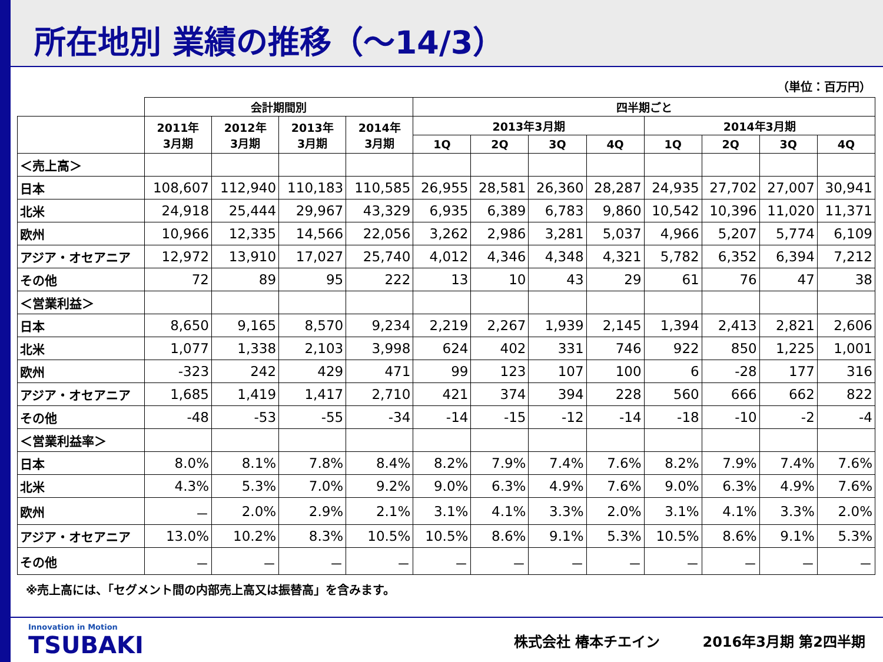所在地別 業績の推移（～14/3）
（単位：百万円）
| | 会計期間別 | | | | 四半期ごと | | | | | | | |
| --- | --- | --- | --- | --- | --- | --- | --- | --- | --- | --- | --- | --- |
| | 2011年 3月期 | 2012年 3月期 | 2013年 3月期 | 2014年 3月期 | 2013年3月期 | | | | 2014年3月期 | | | |
| | | | | | 1Q | 2Q | 3Q | 4Q | 1Q | 2Q | 3Q | 4Q |
| ＜売上高＞ | | | | | | | | | | | | |
| 日本 | 108,607 | 112,940 | 110,183 | 110,585 | 26,955 | 28,581 | 26,360 | 28,287 | 24,935 | 27,702 | 27,007 | 30,941 |
| 北米 | 24,918 | 25,444 | 29,967 | 43,329 | 6,935 | 6,389 | 6,783 | 9,860 | 10,542 | 10,396 | 11,020 | 11,371 |
| 欧州 | 10,966 | 12,335 | 14,566 | 22,056 | 3,262 | 2,986 | 3,281 | 5,037 | 4,966 | 5,207 | 5,774 | 6,109 |
| アジア・オセアニア | 12,972 | 13,910 | 17,027 | 25,740 | 4,012 | 4,346 | 4,348 | 4,321 | 5,782 | 6,352 | 6,394 | 7,212 |
| その他 | 72 | 89 | 95 | 222 | 13 | 10 | 43 | 29 | 61 | 76 | 47 | 38 |
| ＜営業利益＞ | | | | | | | | | | | | |
| 日本 | 8,650 | 9,165 | 8,570 | 9,234 | 2,219 | 2,267 | 1,939 | 2,145 | 1,394 | 2,413 | 2,821 | 2,606 |
| 北米 | 1,077 | 1,338 | 2,103 | 3,998 | 624 | 402 | 331 | 746 | 922 | 850 | 1,225 | 1,001 |
| 欧州 | -323 | 242 | 429 | 471 | 99 | 123 | 107 | 100 | 6 | -28 | 177 | 316 |
| アジア・オセアニア | 1,685 | 1,419 | 1,417 | 2,710 | 421 | 374 | 394 | 228 | 560 | 666 | 662 | 822 |
| その他 | -48 | -53 | -55 | -34 | -14 | -15 | -12 | -14 | -18 | -10 | -2 | -4 |
| ＜営業利益率＞ | | | | | | | | | | | | |
| 日本 | 8.0% | 8.1% | 7.8% | 8.4% | 8.2% | 7.9% | 7.4% | 7.6% | 8.2% | 7.9% | 7.4% | 7.6% |
| 北米 | 4.3% | 5.3% | 7.0% | 9.2% | 9.0% | 6.3% | 4.9% | 7.6% | 9.0% | 6.3% | 4.9% | 7.6% |
| 欧州 | － | 2.0% | 2.9% | 2.1% | 3.1% | 4.1% | 3.3% | 2.0% | 3.1% | 4.1% | 3.3% | 2.0% |
| アジア・オセアニア | 13.0% | 10.2% | 8.3% | 10.5% | 10.5% | 8.6% | 9.1% | 5.3% | 10.5% | 8.6% | 9.1% | 5.3% |
| その他 | － | － | － | － | － | － | － | － | － | － | － | － |
※売上高には、「セグメント間の内部売上高又は振替高」を含みます。
Innovation in Motion
TSUBAKI
株式会社 椿本チエイン　　　2016年3月期 第2四半期